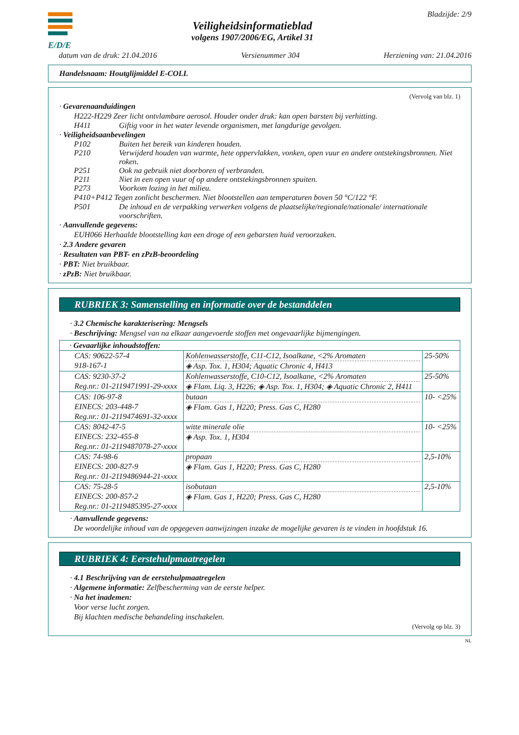E/D/E
Veiligheidsinformatieblad
volgens 1907/2006/EG, Artikel 31
Bladzijde: 2/9
datum van de druk: 21.04.2016 Versienummer 304 Herziening van: 21.04.2016
Handelsnaam: Houtglijmiddel E-COLL
(Vervolg van blz. 1)
· Gevarenaanduidingen
H222-H229 Zeer licht ontvlambare aerosol. Houder onder druk: kan open barsten bij verhitting.
H411 Giftig voor in het water levende organismen, met langdurige gevolgen.
· Veiligheidsaanbevelingen
P102 Buiten het bereik van kinderen houden.
P210 Verwijderd houden van warmte, hete oppervlakken, vonken, open vuur en andere ontstekingsbronnen. Niet roken.
P251 Ook na gebruik niet doorboren of verbranden.
P211 Niet in een open vuur of op andere ontstekingsbronnen spuiten.
P273 Voorkom lozing in het milieu.
P410+P412 Tegen zonlicht beschermen. Niet blootstellen aan temperaturen boven 50 °C/122 °F.
P501 De inhoud en de verpakking verwerken volgens de plaatselijke/regionale/nationale/ internationale voorschriften.
· Aanvullende gegevens:
EUH066 Herhaalde blootstelling kan een droge of een gebarsten huid veroorzaken.
· 2.3 Andere gevaren
· Resultaten van PBT- en zPzB-beoordeling
· PBT: Niet bruikbaar.
· zPzB: Niet bruikbaar.
RUBRIEK 3: Samenstelling en informatie over de bestanddelen
· 3.2 Chemische karakterisering: Mengsels
· Beschrijving: Mengsel van na elkaar aangevoerde stoffen met ongevaarlijke bijmengingen.
| · Gevaarlijke inhoudstoffen: | | |
| CAS: 90622-57-4 918-167-1 | Kohlenwasserstoffe, C11-C12, Isoalkane, <2% Aromaten ◈ Asp. Tox. 1, H304; Aquatic Chronic 4, H413 | 25-50% |
| CAS: 9230-37-2 Reg.nr.: 01-2119471991-29-xxxx | Kohlenwasserstoffe, C10-C12, Isoalkane, <2% Aromaten ◈ Flam. Liq. 3, H226; ◈ Asp. Tox. 1, H304; ◈ Aquatic Chronic 2, H411 | 25-50% |
| CAS: 106-97-8 EINECS: 203-448-7 Reg.nr.: 01-2119474691-32-xxxx | butaan ◈ Flam. Gas 1, H220; Press. Gas C, H280 | 10- <25% |
| CAS: 8042-47-5 EINECS: 232-455-8 Reg.nr.: 01-2119487078-27-xxxx | witte minerale olie ◈ Asp. Tox. 1, H304 | 10- <25% |
| CAS: 74-98-6 EINECS: 200-827-9 Reg.nr.: 01-2119486944-21-xxxx | propaan ◈ Flam. Gas 1, H220; Press. Gas C, H280 | 2,5-10% |
| CAS: 75-28-5 EINECS: 200-857-2 Reg.nr.: 01-2119485395-27-xxxx | isobutaan ◈ Flam. Gas 1, H220; Press. Gas C, H280 | 2,5-10% |
· Aanvullende gegevens:
De woordelijke inhoud van de opgegeven aanwijzingen inzake de mogelijke gevaren is te vinden in hoofdstuk 16.
RUBRIEK 4: Eerstehulpmaatregelen
· 4.1 Beschrijving van de eerstehulpmaatregelen
· Algemene informatie: Zelfbescherming van de eerste helper.
· Na het inademen:
Voor verse lucht zorgen.
Bij klachten medische behandeling inschakelen.
(Vervolg op blz. 3)
NL